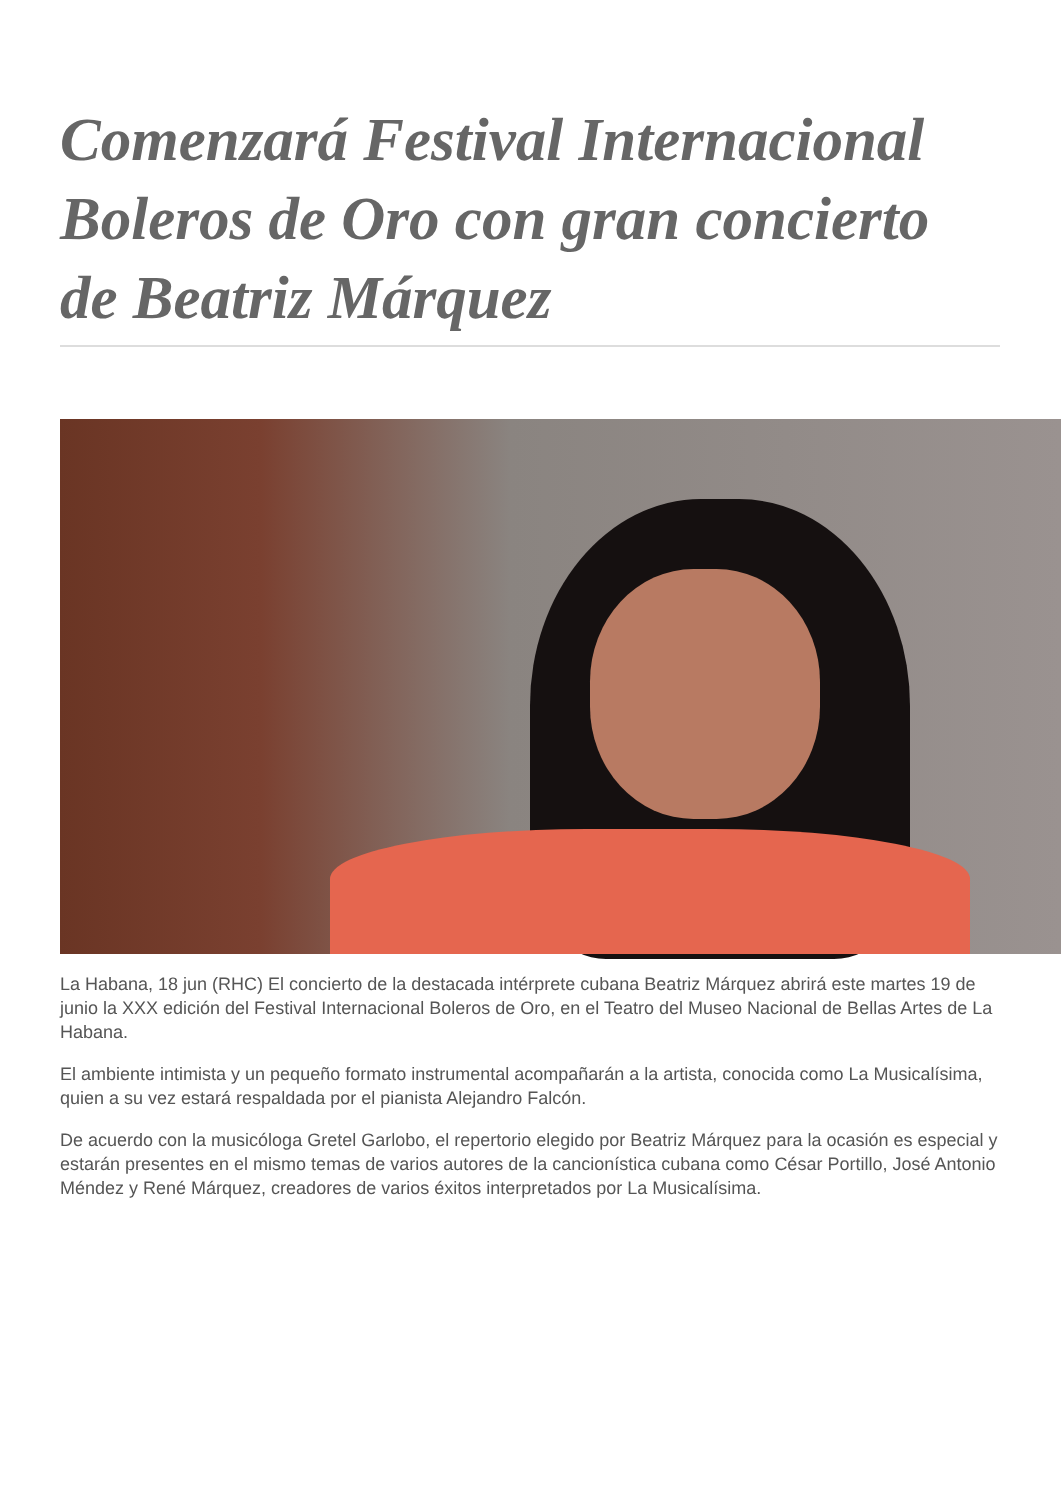Comenzará Festival Internacional Boleros de Oro con gran concierto de Beatriz Márquez
La Habana, 18 jun (RHC) El concierto de la destacada intérprete cubana Beatriz Márquez abrirá este martes 19 de junio la XXX edición del Festival Internacional Boleros de Oro, en el Teatro del Museo Nacional de Bellas Artes de La Habana.
El ambiente intimista y un pequeño formato instrumental acompañarán a la artista, conocida como La Musicalísima, quien a su vez estará respaldada por el pianista Alejandro Falcón.
De acuerdo con la musicóloga Gretel Garlobo, el repertorio elegido por Beatriz Márquez para la ocasión es especial y estarán presentes en el mismo temas de varios autores de la cancionística cubana como César Portillo, José Antonio Méndez y René Márquez, creadores de varios éxitos interpretados por La Musicalísima.